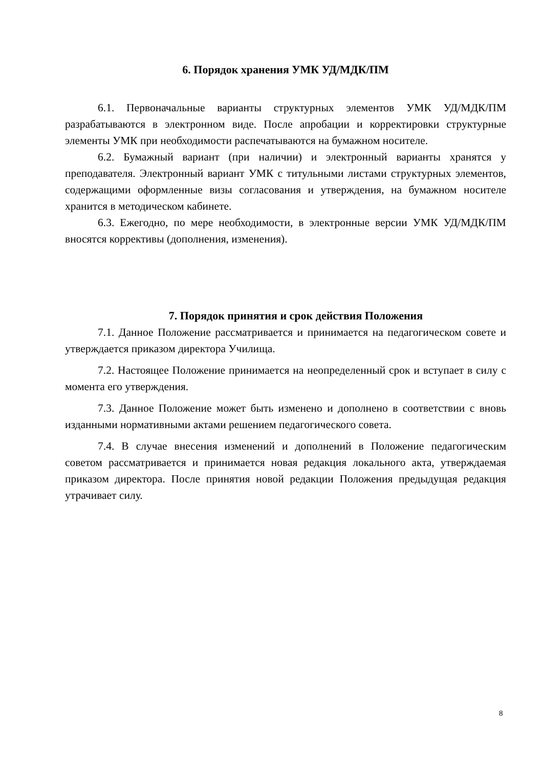6. Порядок хранения УМК УД/МДК/ПМ
6.1. Первоначальные варианты структурных элементов УМК УД/МДК/ПМ разрабатываются в электронном виде. После апробации и корректировки структурные элементы УМК при необходимости распечатываются на бумажном носителе.
6.2. Бумажный вариант (при наличии) и электронный варианты хранятся у преподавателя. Электронный вариант УМК с титульными листами структурных элементов, содержащими оформленные визы согласования и утверждения, на бумажном носителе хранится в методическом кабинете.
6.3. Ежегодно, по мере необходимости, в электронные версии УМК УД/МДК/ПМ вносятся коррективы (дополнения, изменения).
7. Порядок принятия и срок действия Положения
7.1. Данное Положение рассматривается и принимается на педагогическом совете и утверждается приказом директора Училища.
7.2. Настоящее Положение принимается на неопределенный срок и вступает в силу с момента его утверждения.
7.3. Данное Положение может быть изменено и дополнено в соответствии с вновь изданными нормативными актами решением педагогического совета.
7.4. В случае внесения изменений и дополнений в Положение педагогическим советом рассматривается и принимается новая редакция локального акта, утверждаемая приказом директора. После принятия новой редакции Положения предыдущая редакция утрачивает силу.
8